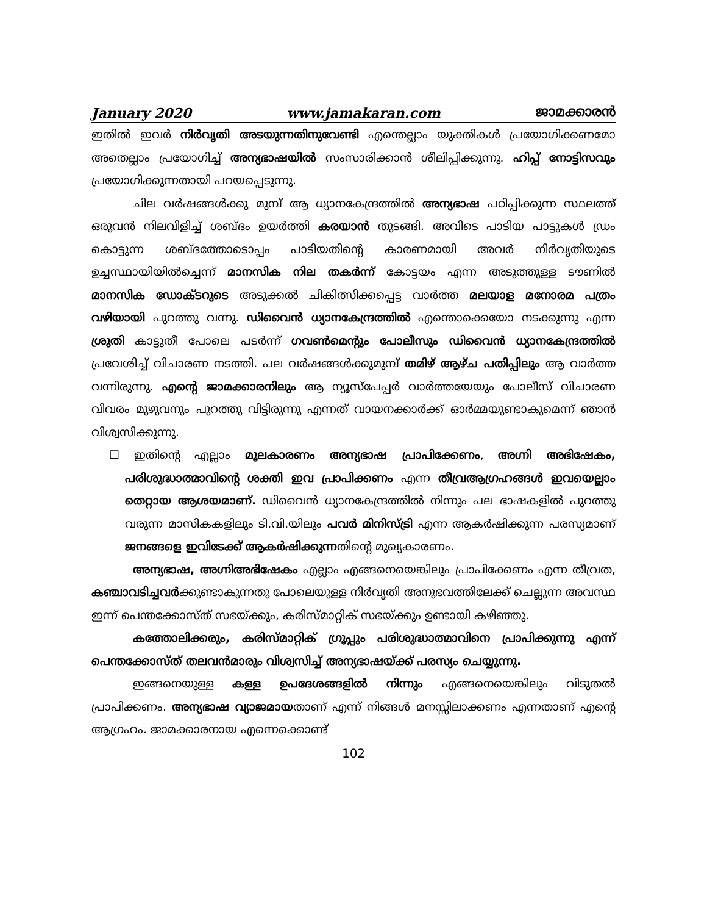January 2020 www.jamakaran.com ജാമക്കാരൻ
ഇതിൽ ഇവർ നിർവൃതി അടയുന്നതിനുവേണ്ടി എന്തെല്ലാം യുക്തികൾ പ്രയോഗിക്കണമോ അതെല്ലാം പ്രയോഗിച്ച് അന്യഭാഷയിൽ സംസാരിക്കാൻ ശീലിപ്പിക്കുന്നു. ഹിപ്പ് നോട്ടിസവും പ്രയോഗിക്കുന്നതായി പറയപ്പെടുന്നു.
ചില വർഷങ്ങൾക്കു മുമ്പ് ആ ധ്യാനകേന്ദ്രത്തിൽ അന്യഭാഷ പഠിപ്പിക്കുന്ന സ്ഥലത്ത് ഒരുവൻ നിലവിളിച്ച് ശബ്ദം ഉയർത്തി കരയാൻ തുടങ്ങി. അവിടെ പാടിയ പാട്ടുകൾ ഡ്രം കൊട്ടുന്ന ശബ്ദത്തോടൊപ്പം പാടിയതിന്റെ കാരണമായി അവർ നിർവൃതിയുടെ ഉച്ചസ്ഥായിയിൽച്ചെന്ന് മാനസിക നില തകർന്ന് കോട്ടയം എന്ന അടുത്തുള്ള ടൗണിൽ മാനസിക ഡോക്ടറുടെ അടുക്കൽ ചികിത്സിക്കപ്പെട്ട വാർത്ത മലയാള മനോരമ പത്രം വഴിയായി പുറത്തു വന്നു. ഡിവൈൻ ധ്യാനകേന്ദ്രത്തിൽ എന്തൊക്കെയോ നടക്കുന്നു എന്ന ശ്രുതി കാട്ടുതീ പോലെ പടർന്ന് ഗവൺമെന്റും പോലീസും ഡിവൈൻ ധ്യാനകേന്ദ്രത്തിൽ പ്രവേശിച്ച് വിചാരണ നടത്തി. പല വർഷങ്ങൾക്കുമുമ്പ് തമിഴ് ആഴ്ച പതിപ്പിലും ആ വാർത്ത വന്നിരുന്നു. എന്റെ ജാമക്കാരനിലും ആ ന്യൂസ്പേപ്പർ വാർത്തയേയും പോലീസ് വിചാരണ വിവരം മുഴുവനും പുറത്തു വിട്ടിരുന്നു എന്നത് വായനക്കാർക്ക് ഓർമ്മയുണ്ടാകുമെന്ന് ഞാൻ വിശ്വസിക്കുന്നു.
☐ ഇതിന്റെ എല്ലാം മൂലകാരണം അന്യഭാഷ പ്രാപിക്കേണം, അഗ്നി അഭിഷേകം, പരിശുദ്ധാത്മാവിന്റെ ശക്തി ഇവ പ്രാപിക്കണം എന്ന തീവ്രആഗ്രഹങ്ങൾ ഇവയെല്ലാം തെറ്റായ ആശയമാണ്. ഡിവൈൻ ധ്യാനകേന്ദ്രത്തിൽ നിന്നും പല ഭാഷകളിൽ പുറത്തു വരുന്ന മാസികകളിലും ടി.വി.യിലും പവർ മിനിസ്ട്രി എന്ന ആകർഷിക്കുന്ന പരസ്യമാണ് ജനങ്ങളെ ഇവിടേക്ക് ആകർഷിക്കുന്നതിന്റെ മുഖ്യകാരണം.
അന്യഭാഷ, അഗ്നിഅഭിഷേകം എല്ലാം എങ്ങനെയെങ്കിലും പ്രാപിക്കേണം എന്ന തീവ്രത, കഞ്ചാവടിച്ചവർക്കുണ്ടാകുന്നതു പോലെയുള്ള നിർവൃതി അനുഭവത്തിലേക്ക് ചെല്ലുന്ന അവസ്ഥ ഇന്ന് പെന്തക്കോസ്ത് സഭയ്ക്കും, കരിസ്മാറ്റിക് സഭയ്ക്കും ഉണ്ടായി കഴിഞ്ഞു.
കത്തോലിക്കരും, കരിസ്മാറ്റിക് ഗ്രൂപ്പും പരിശുദ്ധാത്മാവിനെ പ്രാപിക്കുന്നു എന്ന് പെന്തക്കോസ്ത് തലവൻമാരും വിശ്വസിച്ച് അന്യഭാഷയ്ക്ക് പരസ്യം ചെയ്യുന്നു.
ഇങ്ങനെയുള്ള കള്ള ഉപദേശങ്ങളിൽ നിന്നും എങ്ങനെയെങ്കിലും വിടുതൽ പ്രാപിക്കണം. അന്യഭാഷ വ്യാജമായതാണ് എന്ന് നിങ്ങൾ മനസ്സിലാക്കണം എന്നതാണ് എന്റെ ആഗ്രഹം. ജാമക്കാരനായ എന്നെക്കൊണ്ട്
102